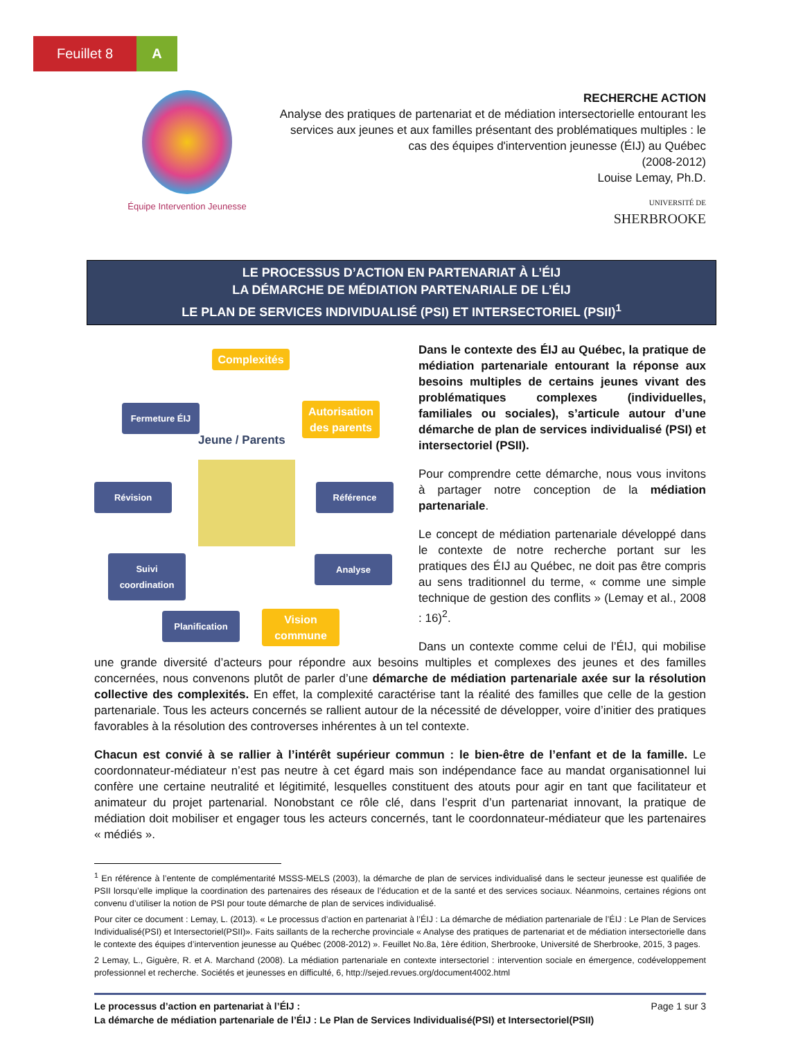Feuillet 8 A
Équipe Intervention Jeunesse
RECHERCHE ACTION
Analyse des pratiques de partenariat et de médiation intersectorielle entourant les services aux jeunes et aux familles présentant des problématiques multiples : le cas des équipes d'intervention jeunesse (ÉIJ) au Québec
(2008-2012)
Louise Lemay, Ph.D.
UNIVERSITÉ DE
SHERBROOKE
LE PROCESSUS D’ACTION EN PARTENARIAT À L’ÉIJ
LA DÉMARCHE DE MÉDIATION PARTENARIALE DE L’ÉIJ
LE PLAN DE SERVICES INDIVIDUALISÉ (PSI) ET INTERSECTORIEL (PSII)<sup>1</sup>
Complexités
Fermeture ÉIJ
Autorisation des parents
Jeune / Parents
Révision Référence
Suivi coordination
Analyse
Planification
Vision commune
Dans le contexte des ÉIJ au Québec, la pratique de médiation partenariale entourant la réponse aux besoins multiples de certains jeunes vivant des problématiques complexes (individuelles, familiales ou sociales), s’articule autour d’une démarche de plan de services individualisé (PSI) et intersectoriel (PSII).
Pour comprendre cette démarche, nous vous invitons à partager notre conception de la médiation partenariale.
Le concept de médiation partenariale développé dans le contexte de notre recherche portant sur les pratiques des ÉIJ au Québec, ne doit pas être compris au sens traditionnel du terme, « comme une simple technique de gestion des conflits » (Lemay et al., 2008 : 16)<sup>2</sup>.
Dans un contexte comme celui de l’ÉIJ, qui mobilise une grande diversité d’acteurs pour répondre aux besoins multiples et complexes des jeunes et des familles concernées, nous convenons plutôt de parler d’une démarche de médiation partenariale axée sur la résolution collective des complexités. En effet, la complexité caractérise tant la réalité des familles que celle de la gestion partenariale. Tous les acteurs concernés se rallient autour de la nécessité de développer, voire d’initier des pratiques favorables à la résolution des controverses inhérentes à un tel contexte.
Chacun est convié à se rallier à l’intérêt supérieur commun : le bien-être de l’enfant et de la famille. Le coordonnateur-médiateur n’est pas neutre à cet égard mais son indépendance face au mandat organisationnel lui confère une certaine neutralité et légitimité, lesquelles constituent des atouts pour agir en tant que facilitateur et animateur du projet partenarial. Nonobstant ce rôle clé, dans l’esprit d’un partenariat innovant, la pratique de médiation doit mobiliser et engager tous les acteurs concernés, tant le coordonnateur-médiateur que les partenaires « médiés ».
<sup>1</sup> En référence à l’entente de complémentarité MSSS-MELS (2003), la démarche de plan de services individualisé dans le secteur jeunesse est qualifiée de PSII lorsqu’elle implique la coordination des partenaires des réseaux de l’éducation et de la santé et des services sociaux. Néanmoins, certaines régions ont convenu d’utiliser la notion de PSI pour toute démarche de plan de services individualisé.
Pour citer ce document : Lemay, L. (2013). « Le processus d’action en partenariat à l’ÉIJ : La démarche de médiation partenariale de l’ÉIJ : Le Plan de Services Individualisé(PSI) et Intersectoriel(PSII)». Faits saillants de la recherche provinciale « Analyse des pratiques de partenariat et de médiation intersectorielle dans le contexte des équipes d’intervention jeunesse au Québec (2008-2012) ». Feuillet No.8a, 1ère édition, Sherbrooke, Université de Sherbrooke, 2015, 3 pages.
2 Lemay, L., Giguère, R. et A. Marchand (2008). La médiation partenariale en contexte intersectoriel : intervention sociale en émergence, codéveloppement professionnel et recherche. Sociétés et jeunesses en difficulté, 6, http://sejed.revues.org/document4002.html
Page 1 sur 3 Le processus d’action en partenariat à l’ÉIJ :
La démarche de médiation partenariale de l’ÉIJ : Le Plan de Services Individualisé(PSI) et Intersectoriel(PSII)